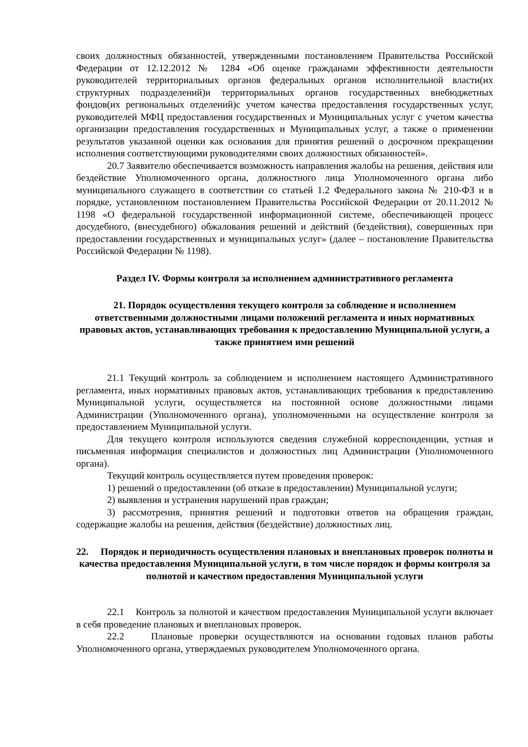своих должностных обязанностей, утвержденными постановлением Правительства Российской Федерации от 12.12.2012 № 1284 «Об оценке гражданами эффективности деятельности руководителей территориальных органов федеральных органов исполнительной власти(их структурных подразделений)и территориальных органов государственных внебюджетных фондов(их региональных отделений)с учетом качества предоставления государственных услуг, руководителей МФЦ предоставления государственных и Муниципальных услуг с учетом качества организации предоставления государственных и Муниципальных услуг, а также о применении результатов указанной оценки как основания для принятия решений о досрочном прекращении исполнения соответствующими руководителями своих должностных обязанностей».
20.7 Заявителю обеспечивается возможность направления жалобы на решения, действия или бездействие Уполномоченного органа, должностного лица Уполномоченного органа либо муниципального служащего в соответствии со статьей 1.2 Федерального закона № 210-ФЗ и в порядке, установленном постановлением Правительства Российской Федерации от 20.11.2012 № 1198 «О федеральной государственной информационной системе, обеспечивающей процесс досудебного, (внесудебного) обжалования решений и действий (бездействия), совершенных при предоставлении государственных и муниципальных услуг» (далее – постановление Правительства Российской Федерации № 1198).
Раздел IV. Формы контроля за исполнением административного регламента
21. Порядок осуществления текущего контроля за соблюдение и исполнением ответственными должностными лицами положений регламента и иных нормативных правовых актов, устанавливающих требования к предоставлению Муниципальной услуги, а также принятием ими решений
21.1 Текущий контроль за соблюдением и исполнением настоящего Административного регламента, иных нормативных правовых актов, устанавливающих требования к предоставлению Муниципальной услуги, осуществляется на постоянной основе должностными лицами Администрации (Уполномоченного органа), уполномоченными на осуществление контроля за предоставлением Муниципальной услуги.
Для текущего контроля используются сведения служебной корреспонденции, устная и письменная информация специалистов и должностных лиц Администрации (Уполномоченного органа).
Текущий контроль осуществляется путем проведения проверок:
1) решений о предоставлении (об отказе в предоставлении) Муниципальной услуги;
2) выявления и устранения нарушений прав граждан;
3) рассмотрения, принятия решений и подготовки ответов на обращения граждан, содержащие жалобы на решения, действия (бездействие) должностных лиц.
22. Порядок и периодичность осуществления плановых и внеплановых проверок полноты и качества предоставления Муниципальной услуги, в том числе порядок и формы контроля за полнотой и качеством предоставления Муниципальной услуги
22.1 Контроль за полнотой и качеством предоставления Муниципальной услуги включает в себя проведение плановых и внеплановых проверок.
22.2 Плановые проверки осуществляются на основании годовых планов работы Уполномоченного органа, утверждаемых руководителем Уполномоченного органа.